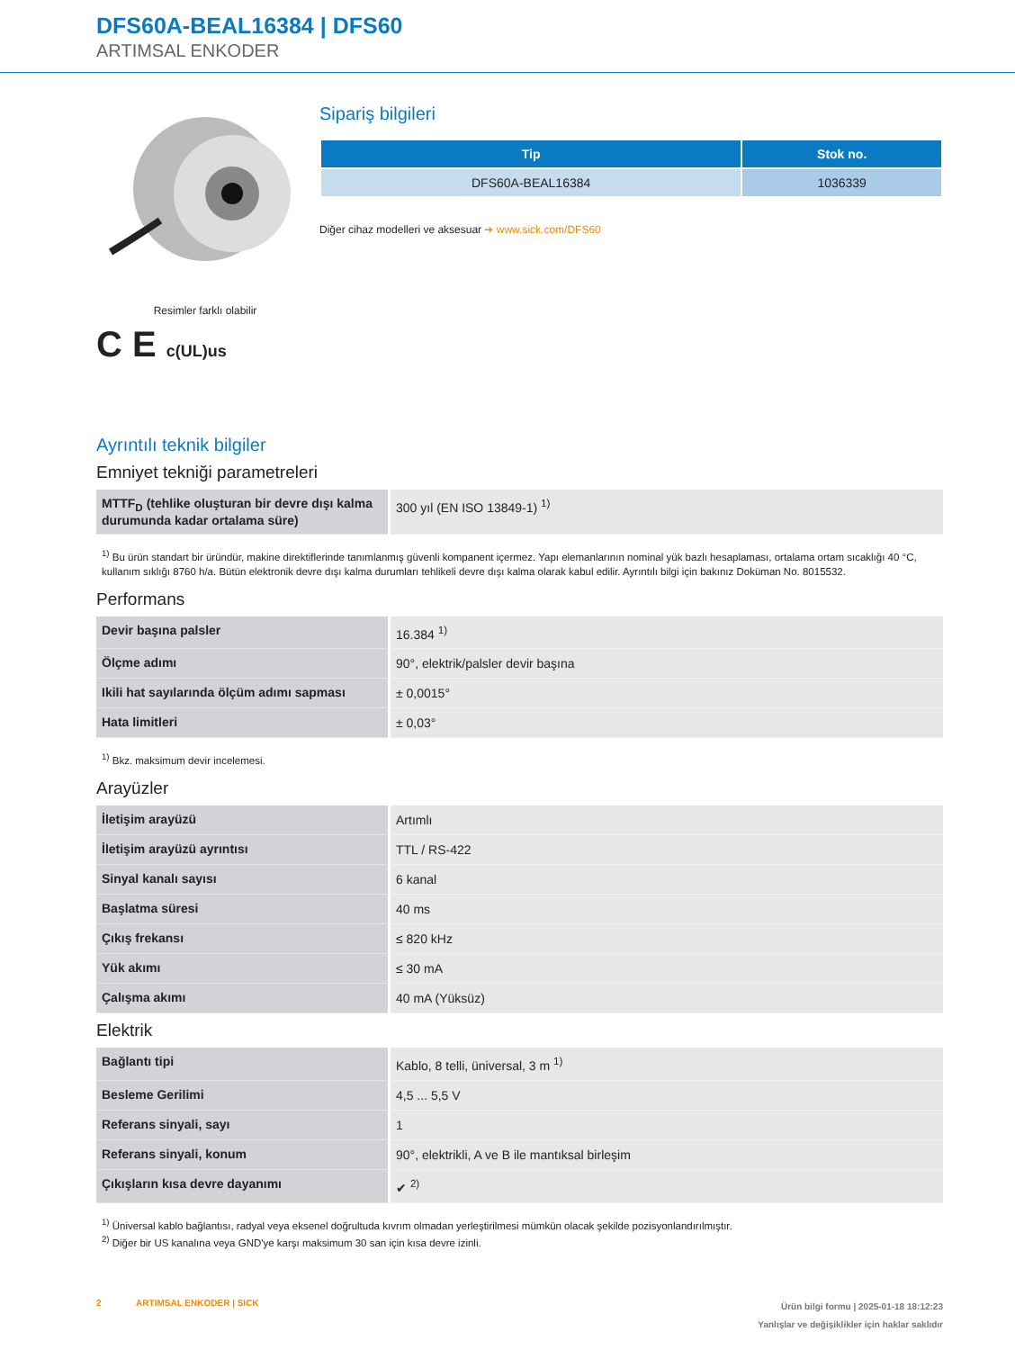DFS60A-BEAL16384 | DFS60
ARTIMSAL ENKODER
Resimler farklı olabilir
C E c(UL)us
Sipariş bilgileri
| Tip | Stok no. |
| --- | --- |
| DFS60A-BEAL16384 | 1036339 |
Diğer cihaz modelleri ve aksesuar ➔ www.sick.com/DFS60
Ayrıntılı teknik bilgiler
Emniyet tekniği parametreleri
| MTTF<sub>D</sub> (tehlike oluşturan bir devre dışı kalma durumunda kadar ortalama süre) | 300 yıl (EN ISO 13849-1) <sup>1)</sup> |
<sup>1)</sup> Bu ürün standart bir üründür, makine direktiflerinde tanımlanmış güvenli kompanent içermez. Yapı elemanlarının nominal yük bazlı hesaplaması, ortalama ortam sıcaklığı 40 °C, kullanım sıklığı 8760 h/a. Bütün elektronik devre dışı kalma durumları tehlikeli devre dışı kalma olarak kabul edilir. Ayrıntılı bilgi için bakınız Doküman No. 8015532.
Performans
| Devir başına palsler | 16.384 <sup>1)</sup> |
| Ölçme adımı | 90°, elektrik/palsler devir başına |
| Ikili hat sayılarında ölçüm adımı sapması | ± 0,0015° |
| Hata limitleri | ± 0,03° |
<sup>1)</sup> Bkz. maksimum devir incelemesi.
Arayüzler
| İletişim arayüzü | Artımlı |
| İletişim arayüzü ayrıntısı | TTL / RS-422 |
| Sinyal kanalı sayısı | 6 kanal |
| Başlatma süresi | 40 ms |
| Çıkış frekansı | ≤ 820 kHz |
| Yük akımı | ≤ 30 mA |
| Çalışma akımı | 40 mA (Yüksüz) |
Elektrik
| Bağlantı tipi | Kablo, 8 telli, üniversal, 3 m <sup>1)</sup> |
| Besleme Gerilimi | 4,5 ... 5,5 V |
| Referans sinyali, sayı | 1 |
| Referans sinyali, konum | 90°, elektrikli, A ve B ile mantıksal birleşim |
| Çıkışların kısa devre dayanımı | ✔ <sup>2)</sup> |
<sup>1)</sup> Üniversal kablo bağlantısı, radyal veya eksenel doğrultuda kıvrım olmadan yerleştirilmesi mümkün olacak şekilde pozisyonlandırılmıştır.
<sup>2)</sup> Diğer bir US kanalına veya GND'ye karşı maksimum 30 san için kısa devre izinli.
2 ARTIMSAL ENKODER | SICK
Ürün bilgi formu | 2025-01-18 18:12:23
Yanlışlar ve değişiklikler için haklar saklıdır